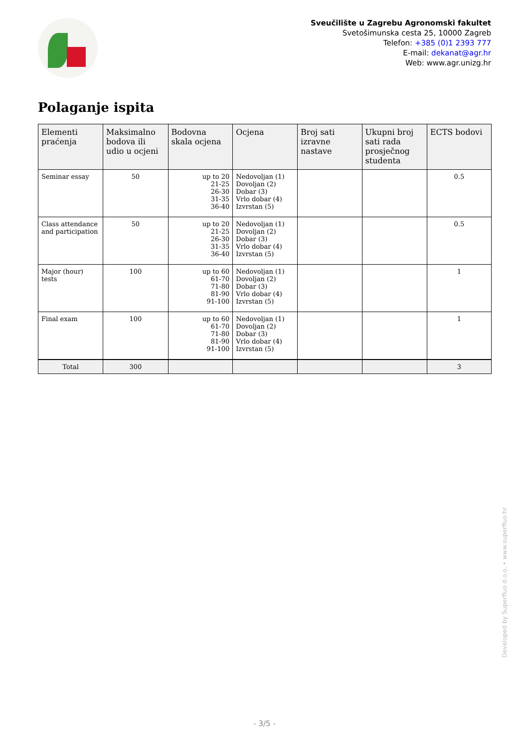Sveučilište u Zagrebu Agronomski fakultet
Svetošimunska cesta 25, 10000 Zagreb
Telefon: +385 (0)1 2393 777
E-mail: dekanat@agr.hr
Web: www.agr.unizg.hr
Polaganje ispita
| Elementi praćenja | Maksimalno bodova ili udio u ocjeni | Bodovna skala ocjena | Ocjena | Broj sati izravne nastave | Ukupni broj sati rada prosječnog studenta | ECTS bodovi |
| --- | --- | --- | --- | --- | --- | --- |
| Seminar essay | 50 | up to 20 21-25 26-30 31-35 36-40 | Nedovoljan (1) Dovoljan (2) Dobar (3) Vrlo dobar (4) Izvrstan (5) | | | 0.5 |
| Class attendance and participation | 50 | up to 20 21-25 26-30 31-35 36-40 | Nedovoljan (1) Dovoljan (2) Dobar (3) Vrlo dobar (4) Izvrstan (5) | | | 0.5 |
| Major (hour) tests | 100 | up to 60 61-70 71-80 81-90 91-100 | Nedovoljan (1) Dovoljan (2) Dobar (3) Vrlo dobar (4) Izvrstan (5) | | | 1 |
| Final exam | 100 | up to 60 61-70 71-80 81-90 91-100 | Nedovoljan (1) Dovoljan (2) Dobar (3) Vrlo dobar (4) Izvrstan (5) | | | 1 |
| Total | 300 | | | | | 3 |
Developed by Superfluo d.o.o. • www.superfluo.hr
- 3/5 -